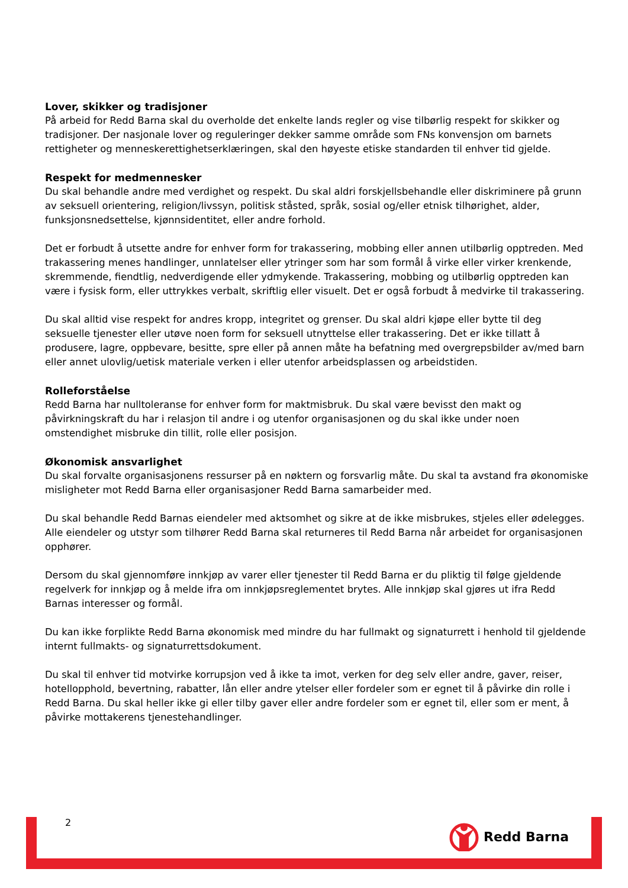Lover, skikker og tradisjoner
På arbeid for Redd Barna skal du overholde det enkelte lands regler og vise tilbørlig respekt for skikker og tradisjoner. Der nasjonale lover og reguleringer dekker samme område som FNs konvensjon om barnets rettigheter og menneskerettighetserklæringen, skal den høyeste etiske standarden til enhver tid gjelde.
Respekt for medmennesker
Du skal behandle andre med verdighet og respekt. Du skal aldri forskjellsbehandle eller diskriminere på grunn av seksuell orientering, religion/livssyn, politisk ståsted, språk, sosial og/eller etnisk tilhørighet, alder, funksjonsnedsettelse, kjønnsidentitet, eller andre forhold.
Det er forbudt å utsette andre for enhver form for trakassering, mobbing eller annen utilbørlig opptreden. Med trakassering menes handlinger, unnlatelser eller ytringer som har som formål å virke eller virker krenkende, skremmende, fiendtlig, nedverdigende eller ydmykende. Trakassering, mobbing og utilbørlig opptreden kan være i fysisk form, eller uttrykkes verbalt, skriftlig eller visuelt. Det er også forbudt å medvirke til trakassering.
Du skal alltid vise respekt for andres kropp, integritet og grenser. Du skal aldri kjøpe eller bytte til deg seksuelle tjenester eller utøve noen form for seksuell utnyttelse eller trakassering. Det er ikke tillatt å produsere, lagre, oppbevare, besitte, spre eller på annen måte ha befatning med overgrepsbilder av/med barn eller annet ulovlig/uetisk materiale verken i eller utenfor arbeidsplassen og arbeidstiden.
Rolleforståelse
Redd Barna har nulltoleranse for enhver form for maktmisbruk. Du skal være bevisst den makt og påvirkningskraft du har i relasjon til andre i og utenfor organisasjonen og du skal ikke under noen omstendighet misbruke din tillit, rolle eller posisjon.
Økonomisk ansvarlighet
Du skal forvalte organisasjonens ressurser på en nøktern og forsvarlig måte. Du skal ta avstand fra økonomiske misligheter mot Redd Barna eller organisasjoner Redd Barna samarbeider med.
Du skal behandle Redd Barnas eiendeler med aktsomhet og sikre at de ikke misbrukes, stjeles eller ødelegges. Alle eiendeler og utstyr som tilhører Redd Barna skal returneres til Redd Barna når arbeidet for organisasjonen opphører.
Dersom du skal gjennomføre innkjøp av varer eller tjenester til Redd Barna er du pliktig til følge gjeldende regelverk for innkjøp og å melde ifra om innkjøpsreglementet brytes. Alle innkjøp skal gjøres ut ifra Redd Barnas interesser og formål.
Du kan ikke forplikte Redd Barna økonomisk med mindre du har fullmakt og signaturrett i henhold til gjeldende internt fullmakts- og signaturrettsdokument.
Du skal til enhver tid motvirke korrupsjon ved å ikke ta imot, verken for deg selv eller andre, gaver, reiser, hotellopphold, bevertning, rabatter, lån eller andre ytelser eller fordeler som er egnet til å påvirke din rolle i Redd Barna. Du skal heller ikke gi eller tilby gaver eller andre fordeler som er egnet til, eller som er ment, å påvirke mottakerens tjenestehandlinger.
2 Redd Barna